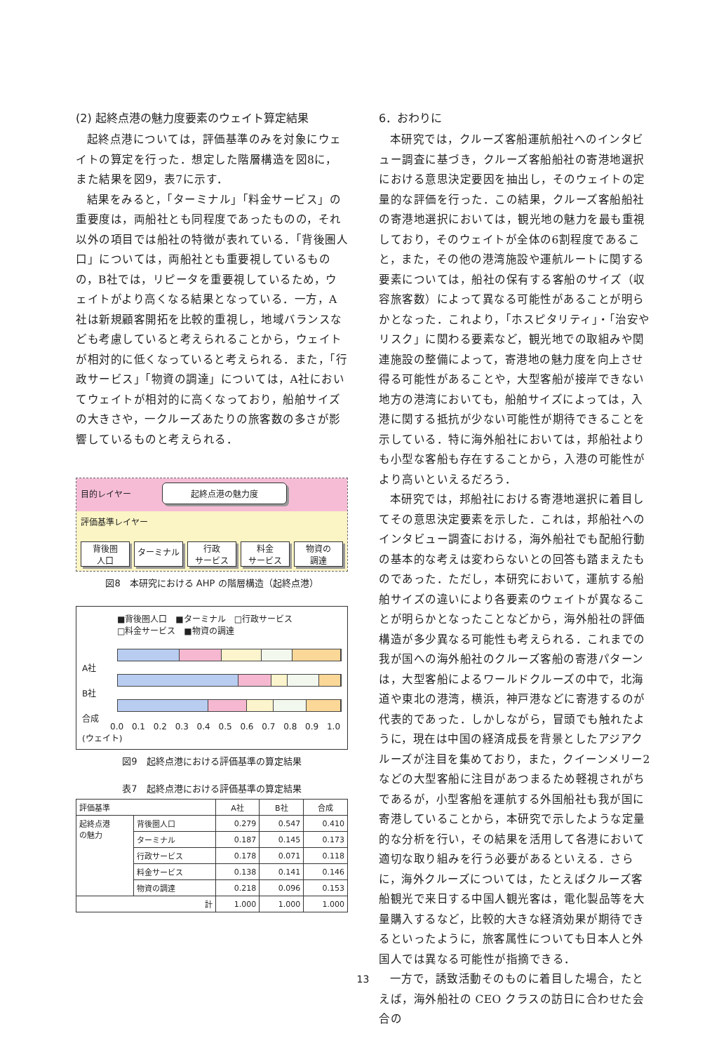(2) 起終点港の魅力度要素のウェイト算定結果
起終点港については，評価基準のみを対象にウェイトの算定を行った．想定した階層構造を図8に，また結果を図9，表7に示す．
結果をみると，「ターミナル」「料金サービス」の重要度は，両船社とも同程度であったものの，それ以外の項目では船社の特徴が表れている．「背後圏人口」については，両船社とも重要視しているものの，B社では，リピータを重要視しているため，ウェイトがより高くなる結果となっている．一方，A社は新規顧客開拓を比較的重視し，地域バランスなども考慮していると考えられることから，ウェイトが相対的に低くなっていると考えられる．また，「行政サービス」「物資の調達」については，A社においてウェイトが相対的に高くなっており，船舶サイズの大きさや，一クルーズあたりの旅客数の多さが影響しているものと考えられる．
目的レイヤー 起終点港の魅力度
評価基準レイヤー
背後圏
人口
ターミナル
行政
サービス
料金
サービス
物資の
調達
図8　本研究における AHP の階層構造（起終点港）
■背後圏人口　■ターミナル　□行政サービス
□料金サービス　■物資の調達
A社
B社
合成
0.0 0.1 0.2 0.3 0.4 0.5 0.6 0.7 0.8 0.9 1.0
(ウェイト)
図9　起終点港における評価基準の算定結果
表7　起終点港における評価基準の算定結果
| 評価基準 | | A社 | B社 | 合成 |
| --- | --- | --- | --- | --- |
| 起終点港 の魅力 | 背後圏人口 | 0.279 | 0.547 | 0.410 |
| | ターミナル | 0.187 | 0.145 | 0.173 |
| | 行政サービス | 0.178 | 0.071 | 0.118 |
| | 料金サービス | 0.138 | 0.141 | 0.146 |
| | 物資の調達 | 0.218 | 0.096 | 0.153 |
| 計 | | 1.000 | 1.000 | 1.000 |
6．おわりに
本研究では，クルーズ客船運航船社へのインタビュー調査に基づき，クルーズ客船船社の寄港地選択における意思決定要因を抽出し，そのウェイトの定量的な評価を行った．この結果，クルーズ客船船社の寄港地選択においては，観光地の魅力を最も重視しており，そのウェイトが全体の6割程度であること，また，その他の港湾施設や運航ルートに関する要素については，船社の保有する客船のサイズ（収容旅客数）によって異なる可能性があることが明らかとなった．これより，「ホスピタリティ」・「治安やリスク」に関わる要素など，観光地での取組みや関連施設の整備によって，寄港地の魅力度を向上させ得る可能性があることや，大型客船が接岸できない地方の港湾においても，船舶サイズによっては，入港に関する抵抗が少ない可能性が期待できることを示している．特に海外船社においては，邦船社よりも小型な客船も存在することから，入港の可能性がより高いといえるだろう．
本研究では，邦船社における寄港地選択に着目してその意思決定要素を示した．これは，邦船社へのインタビュー調査における，海外船社でも配船行動の基本的な考えは変わらないとの回答も踏まえたものであった．ただし，本研究において，運航する船舶サイズの違いにより各要素のウェイトが異なることが明らかとなったことなどから，海外船社の評価構造が多少異なる可能性も考えられる．これまでの我が国への海外船社のクルーズ客船の寄港パターンは，大型客船によるワールドクルーズの中で，北海道や東北の港湾，横浜，神戸港などに寄港するのが代表的であった．しかしながら，冒頭でも触れたように，現在は中国の経済成長を背景としたアジアクルーズが注目を集めており，また，クイーンメリー2 などの大型客船に注目があつまるため軽視されがちであるが，小型客船を運航する外国船社も我が国に寄港していることから，本研究で示したような定量的な分析を行い，その結果を活用して各港において適切な取り組みを行う必要があるといえる．さらに，海外クルーズについては，たとえばクルーズ客船観光で来日する中国人観光客は，電化製品等を大量購入するなど，比較的大きな経済効果が期待できるといったように，旅客属性についても日本人と外国人では異なる可能性が指摘できる．
一方で，誘致活動そのものに着目した場合，たとえば，海外船社の CEO クラスの訪日に合わせた会合の
13